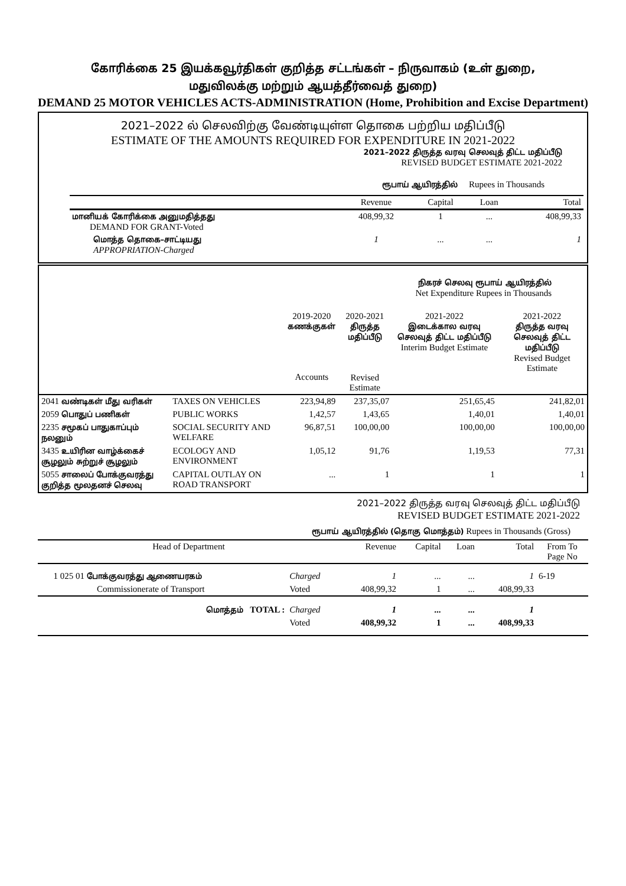கோரிக்கை 25 இயக்கவூர்திகள் குறித்த சட்டங்கள் – நிருவாகம் (உள் துறை,
மதுவிலக்கு மற்றும் ஆயத்தீர்வைத் துறை)
DEMAND 25 MOTOR VEHICLES ACTS-ADMINISTRATION (Home, Prohibition and Excise Department)
2021–2022 ல் செலவிற்கு வேண்டியுள்ள தொகை பற்றிய மதிப்பீடு
ESTIMATE OF THE AMOUNTS REQUIRED FOR EXPENDITURE IN 2021-2022
2021–2022 திருத்த வரவு செலவுத் திட்ட மதிப்பீடு
REVISED BUDGET ESTIMATE 2021-2022
ரூபாய் ஆயிரத்தில் Rupees in Thousands
| | Revenue | Capital | Loan | Total |
| --- | --- | --- | --- | --- |
| மானியக் கோரிக்கை அனுமதித்தது DEMAND FOR GRANT-Voted | 408,99,32 | 1 | ... | 408,99,33 |
| மொத்த தொகை–சாட்டியது APPROPRIATION-Charged | 1 | ... | ... | 1 |
நிகரச் செலவு ரூபாய் ஆயிரத்தில்
Net Expenditure Rupees in Thousands
| | | 2019-2020 கணக்குகள் Accounts | 2020-2021 திருத்த மதிப்பீடு Revised Estimate | 2021-2022 இடைக்கால வரவு செலவுத் திட்ட மதிப்பீடு Interim Budget Estimate | 2021-2022 திருத்த வரவு செலவுத் திட்ட மதிப்பீடு Revised Budget Estimate |
| --- | --- | --- | --- | --- | --- |
| 2041 வண்டிகள் மீது வரிகள் | TAXES ON VEHICLES | 223,94,89 | 237,35,07 | 251,65,45 | 241,82,01 |
| 2059 பொதுப் பணிகள் | PUBLIC WORKS | 1,42,57 | 1,43,65 | 1,40,01 | 1,40,01 |
| 2235 சமூகப் பாதுகாப்பும் நலனும் | SOCIAL SECURITY AND WELFARE | 96,87,51 | 100,00,00 | 100,00,00 | 100,00,00 |
| 3435 உயிரின வாழ்க்கைச் சூழலும் சுற்றுச் சூழலும் | ECOLOGY AND ENVIRONMENT | 1,05,12 | 91,76 | 1,19,53 | 77,31 |
| 5055 சாலைப் போக்குவரத்து குறித்த மூலதனச் செலவு | CAPITAL OUTLAY ON ROAD TRANSPORT | ... | 1 | 1 | 1 |
2021–2022 திருத்த வரவு செலவுத் திட்ட மதிப்பீடு
REVISED BUDGET ESTIMATE 2021-2022
ரூபாய் ஆயிரத்தில் (தொகு மொத்தம்) Rupees in Thousands (Gross)
| Head of Department | | Revenue | Capital | Loan | Total | From To Page No |
| --- | --- | --- | --- | --- | --- | --- |
| 1 025 01 போக்குவரத்து ஆணையரகம் | Charged | 1 | ... | ... | 1 | 6-19 |
| Commissionerate of Transport | Voted | 408,99,32 | 1 | ... | 408,99,33 | |
| மொத்தம் TOTAL : | Charged | 1 | ... | ... | 1 | |
| | Voted | 408,99,32 | 1 | ... | 408,99,33 | |